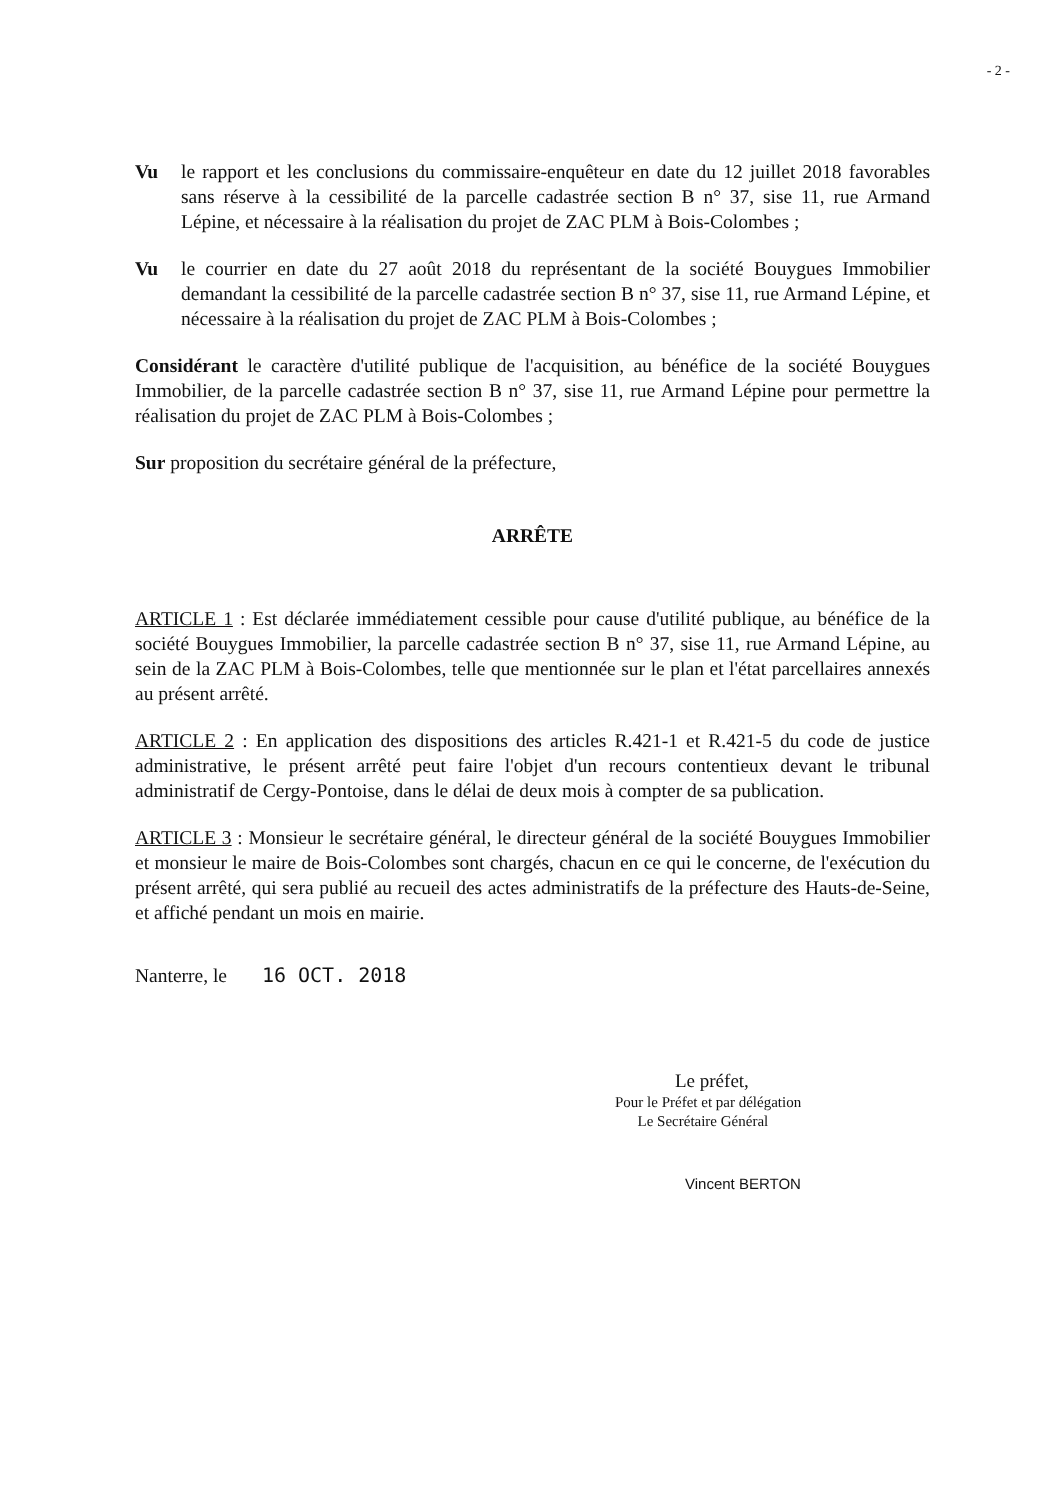- 2 -
Vu le rapport et les conclusions du commissaire-enquêteur en date du 12 juillet 2018 favorables sans réserve à la cessibilité de la parcelle cadastrée section B n° 37, sise 11, rue Armand Lépine, et nécessaire à la réalisation du projet de ZAC PLM à Bois-Colombes ;
Vu le courrier en date du 27 août 2018 du représentant de la société Bouygues Immobilier demandant la cessibilité de la parcelle cadastrée section B n° 37, sise 11, rue Armand Lépine, et nécessaire à la réalisation du projet de ZAC PLM à Bois-Colombes ;
Considérant le caractère d'utilité publique de l'acquisition, au bénéfice de la société Bouygues Immobilier, de la parcelle cadastrée section B n° 37, sise 11, rue Armand Lépine pour permettre la réalisation du projet de ZAC PLM à Bois-Colombes ;
Sur proposition du secrétaire général de la préfecture,
ARRÊTE
ARTICLE 1 : Est déclarée immédiatement cessible pour cause d'utilité publique, au bénéfice de la société Bouygues Immobilier, la parcelle cadastrée section B n° 37, sise 11, rue Armand Lépine, au sein de la ZAC PLM à Bois-Colombes, telle que mentionnée sur le plan et l'état parcellaires annexés au présent arrêté.
ARTICLE 2 : En application des dispositions des articles R.421-1 et R.421-5 du code de justice administrative, le présent arrêté peut faire l'objet d'un recours contentieux devant le tribunal administratif de Cergy-Pontoise, dans le délai de deux mois à compter de sa publication.
ARTICLE 3 : Monsieur le secrétaire général, le directeur général de la société Bouygues Immobilier et monsieur le maire de Bois-Colombes sont chargés, chacun en ce qui le concerne, de l'exécution du présent arrêté, qui sera publié au recueil des actes administratifs de la préfecture des Hauts-de-Seine, et affiché pendant un mois en mairie.
Nanterre, le 16 OCT. 2018
Le préfet,
Pour le Préfet et par délégation
Le Secrétaire Général
Vincent BERTON